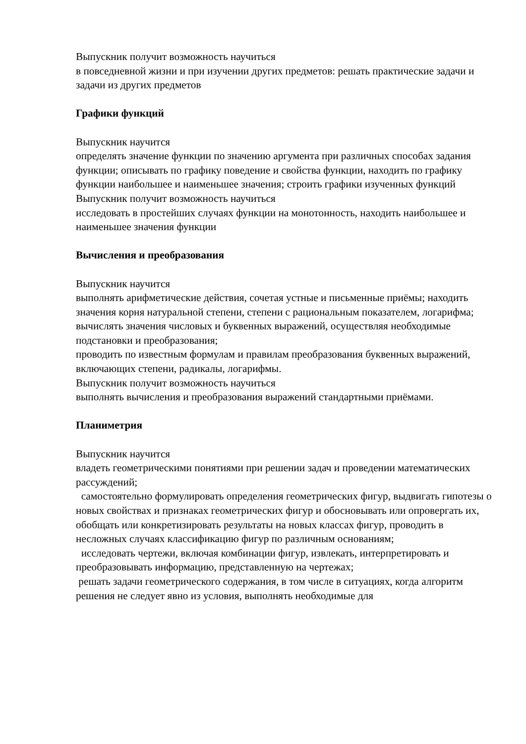Выпускник получит возможность научиться
в повседневной жизни и при изучении других предметов: решать практические задачи и задачи из других предметов
Графики функций
Выпускник научится
определять значение функции по значению аргумента при различных способах задания функции; описывать по графику поведение и свойства функции, находить по графику функции наибольшее и наименьшее значения; строить графики изученных функций Выпускник получит возможность научиться
исследовать в простейших случаях функции на монотонность, находить наибольшее и наименьшее значения функции
Вычисления и преобразования
Выпускник научится
выполнять арифметические действия, сочетая устные и письменные приёмы; находить значения корня натуральной степени, степени с рациональным показателем, логарифма;
вычислять значения числовых и буквенных выражений, осуществляя необходимые подстановки и преобразования;
проводить по известным формулам и правилам преобразования буквенных выражений, включающих степени, радикалы, логарифмы.
Выпускник получит возможность научиться
выполнять вычисления и преобразования выражений стандартными приёмами.
Планиметрия
Выпускник научится
владеть геометрическими понятиями при решении задач и проведении математических рассуждений;
самостоятельно формулировать определения геометрических фигур, выдвигать гипотезы о новых свойствах и признаках геометрических фигур и обосновывать или опровергать их, обобщать или конкретизировать результаты на новых классах фигур, проводить в несложных случаях классификацию фигур по различным основаниям;
исследовать чертежи, включая комбинации фигур, извлекать, интерпретировать и преобразовывать информацию, представленную на чертежах;
решать задачи геометрического содержания, в том числе в ситуациях, когда алгоритм решения не следует явно из условия, выполнять необходимые для